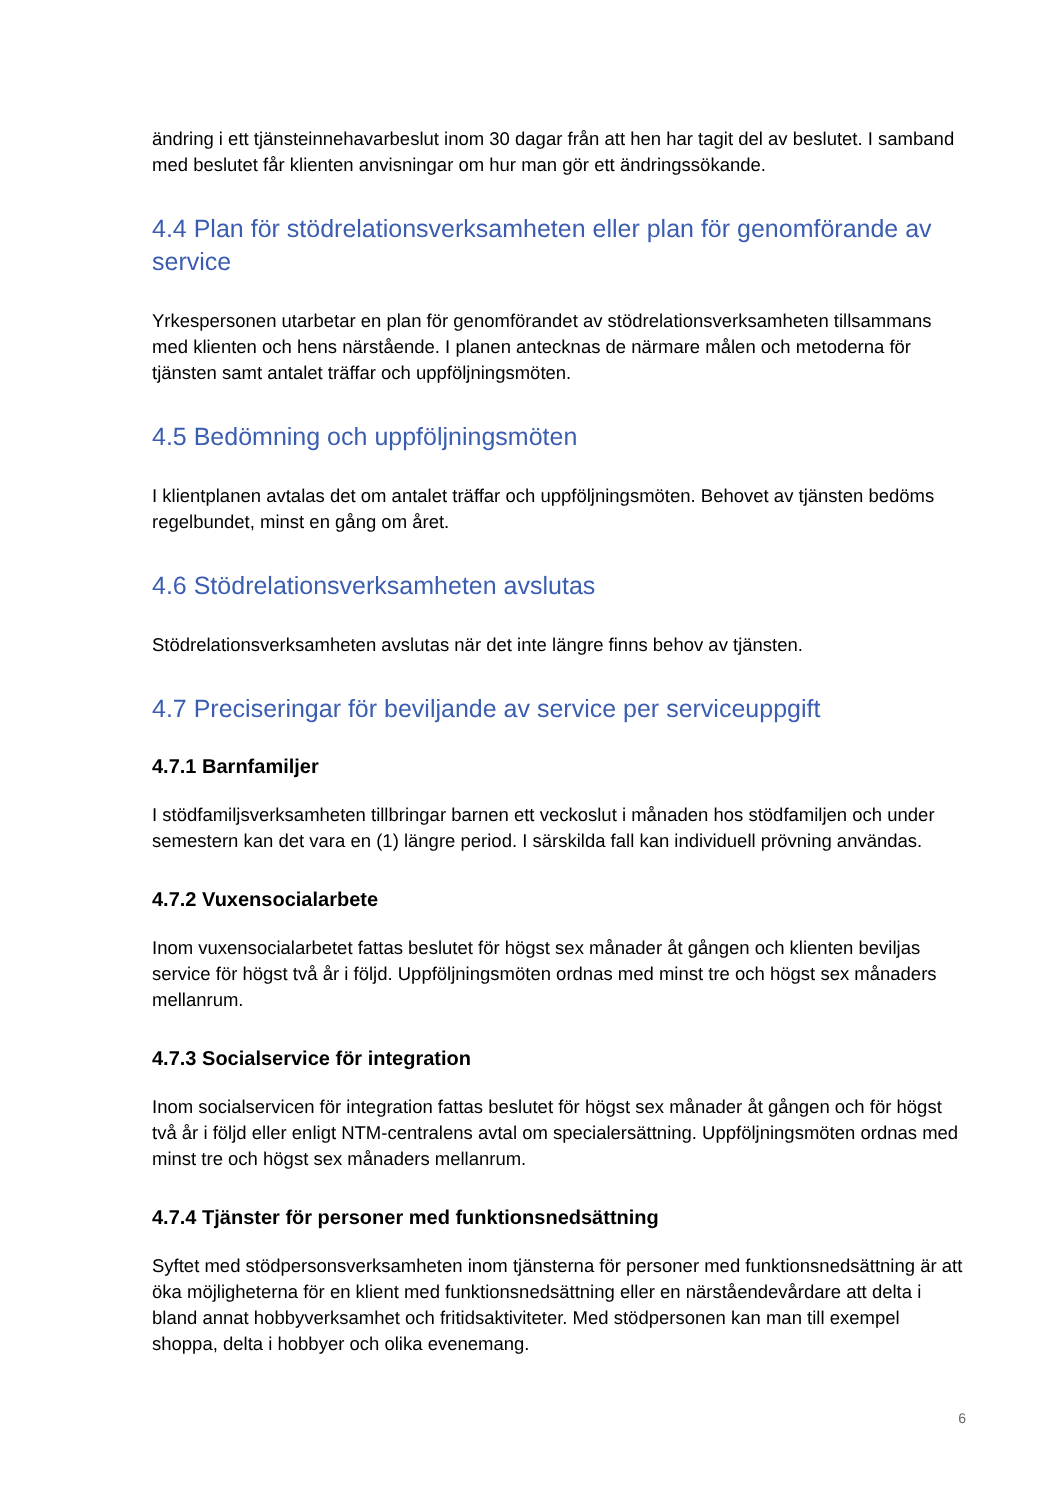ändring i ett tjänsteinnehavarbeslut inom 30 dagar från att hen har tagit del av beslutet. I samband med beslutet får klienten anvisningar om hur man gör ett ändringssökande.
4.4 Plan för stödrelationsverksamheten eller plan för genomförande av service
Yrkespersonen utarbetar en plan för genomförandet av stödrelationsverksamheten tillsammans med klienten och hens närstående. I planen antecknas de närmare målen och metoderna för tjänsten samt antalet träffar och uppföljningsmöten.
4.5 Bedömning och uppföljningsmöten
I klientplanen avtalas det om antalet träffar och uppföljningsmöten. Behovet av tjänsten bedöms regelbundet, minst en gång om året.
4.6 Stödrelationsverksamheten avslutas
Stödrelationsverksamheten avslutas när det inte längre finns behov av tjänsten.
4.7 Preciseringar för beviljande av service per serviceuppgift
4.7.1 Barnfamiljer
I stödfamiljsverksamheten tillbringar barnen ett veckoslut i månaden hos stödfamiljen och under semestern kan det vara en (1) längre period. I särskilda fall kan individuell prövning användas.
4.7.2 Vuxensocialarbete
Inom vuxensocialarbetet fattas beslutet för högst sex månader åt gången och klienten beviljas service för högst två år i följd. Uppföljningsmöten ordnas med minst tre och högst sex månaders mellanrum.
4.7.3 Socialservice för integration
Inom socialservicen för integration fattas beslutet för högst sex månader åt gången och för högst två år i följd eller enligt NTM-centralens avtal om specialersättning. Uppföljningsmöten ordnas med minst tre och högst sex månaders mellanrum.
4.7.4 Tjänster för personer med funktionsnedsättning
Syftet med stödpersonsverksamheten inom tjänsterna för personer med funktionsnedsättning är att öka möjligheterna för en klient med funktionsnedsättning eller en närståendevårdare att delta i bland annat hobbyverksamhet och fritidsaktiviteter. Med stödpersonen kan man till exempel shoppa, delta i hobbyer och olika evenemang.
6